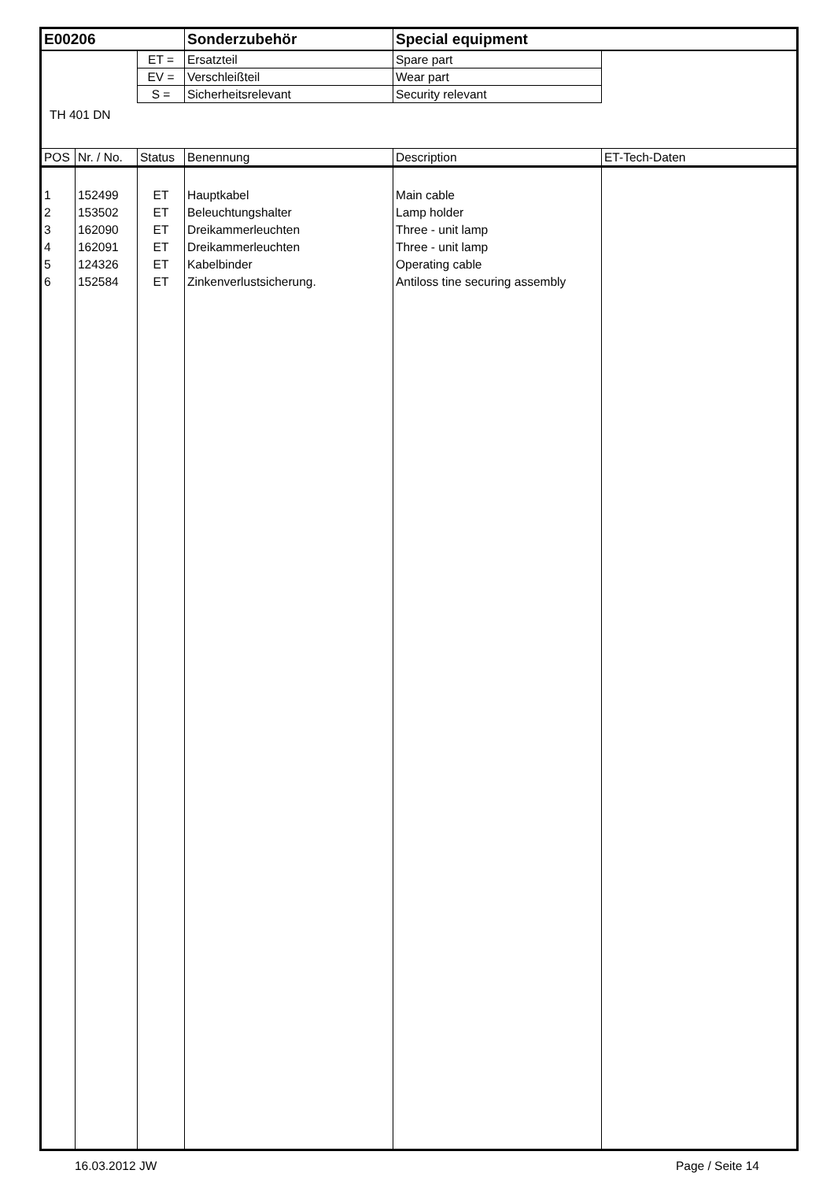| E00206 | | | Sonderzubehör | Special equipment | |
| | | ET = | Ersatzteil | Spare part | |
| | | EV = | Verschleißteil | Wear part | |
| | | S = | Sicherheitsrelevant | Security relevant | |
| TH 401 DN | | | | | |
| POS | Nr. / No. | Status | Benennung | Description | ET-Tech-Daten |
| 1 | 152499 | ET | Hauptkabel | Main cable | |
| 2 | 153502 | ET | Beleuchtungshalter | Lamp holder | |
| 3 | 162090 | ET | Dreikammerleuchten | Three - unit lamp | |
| 4 | 162091 | ET | Dreikammerleuchten | Three - unit lamp | |
| 5 | 124326 | ET | Kabelbinder | Operating cable | |
| 6 | 152584 | ET | Zinkenverlustsicherung. | Antiloss tine securing assembly | |
16.03.2012 JW Page / Seite 14